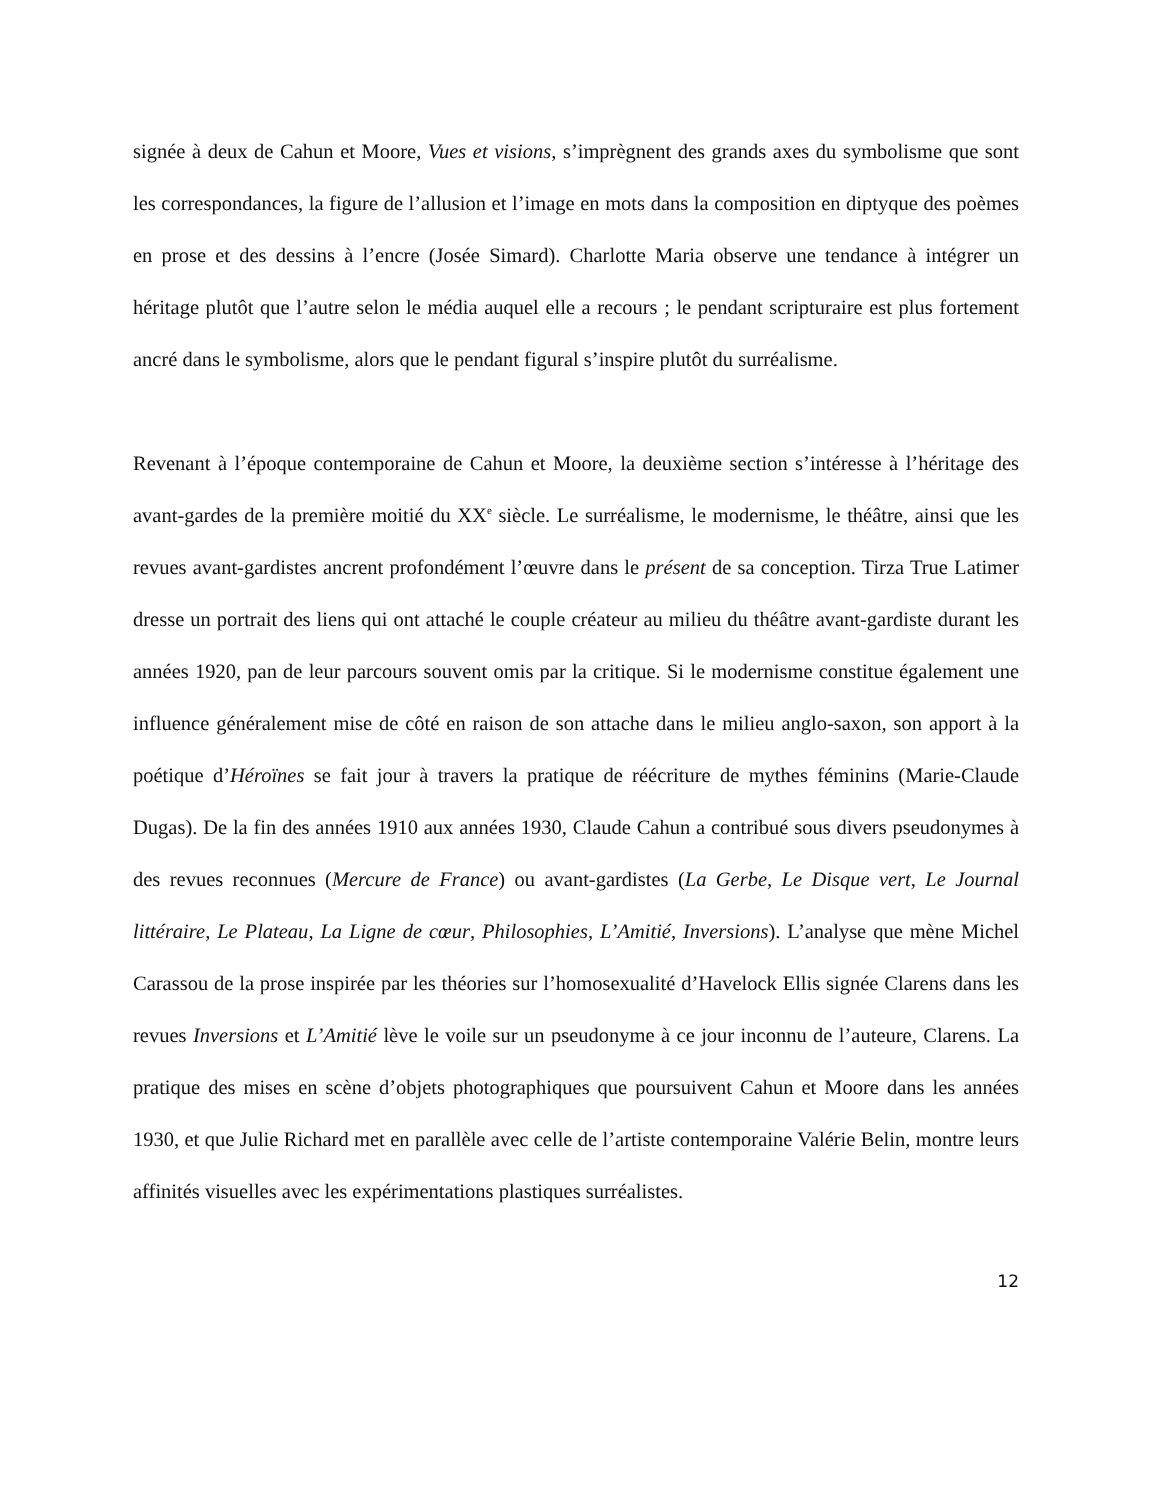signée à deux de Cahun et Moore, Vues et visions, s’imprègnent des grands axes du symbolisme que sont les correspondances, la figure de l’allusion et l’image en mots dans la composition en diptyque des poèmes en prose et des dessins à l’encre (Josée Simard). Charlotte Maria observe une tendance à intégrer un héritage plutôt que l’autre selon le média auquel elle a recours ; le pendant scripturaire est plus fortement ancré dans le symbolisme, alors que le pendant figural s’inspire plutôt du surréalisme.
Revenant à l’époque contemporaine de Cahun et Moore, la deuxième section s’intéresse à l’héritage des avant-gardes de la première moitié du XX<sup>e</sup> siècle. Le surréalisme, le modernisme, le théâtre, ainsi que les revues avant-gardistes ancrent profondément l’œuvre dans le présent de sa conception. Tirza True Latimer dresse un portrait des liens qui ont attaché le couple créateur au milieu du théâtre avant-gardiste durant les années 1920, pan de leur parcours souvent omis par la critique. Si le modernisme constitue également une influence généralement mise de côté en raison de son attache dans le milieu anglo-saxon, son apport à la poétique d’Héroïnes se fait jour à travers la pratique de réécriture de mythes féminins (Marie-Claude Dugas). De la fin des années 1910 aux années 1930, Claude Cahun a contribué sous divers pseudonymes à des revues reconnues (Mercure de France) ou avant-gardistes (La Gerbe, Le Disque vert, Le Journal littéraire, Le Plateau, La Ligne de cœur, Philosophies, L’Amitié, Inversions). L’analyse que mène Michel Carassou de la prose inspirée par les théories sur l’homosexualité d’Havelock Ellis signée Clarens dans les revues Inversions et L’Amitié lève le voile sur un pseudonyme à ce jour inconnu de l’auteure, Clarens. La pratique des mises en scène d’objets photographiques que poursuivent Cahun et Moore dans les années 1930, et que Julie Richard met en parallèle avec celle de l’artiste contemporaine Valérie Belin, montre leurs affinités visuelles avec les expérimentations plastiques surréalistes.
12